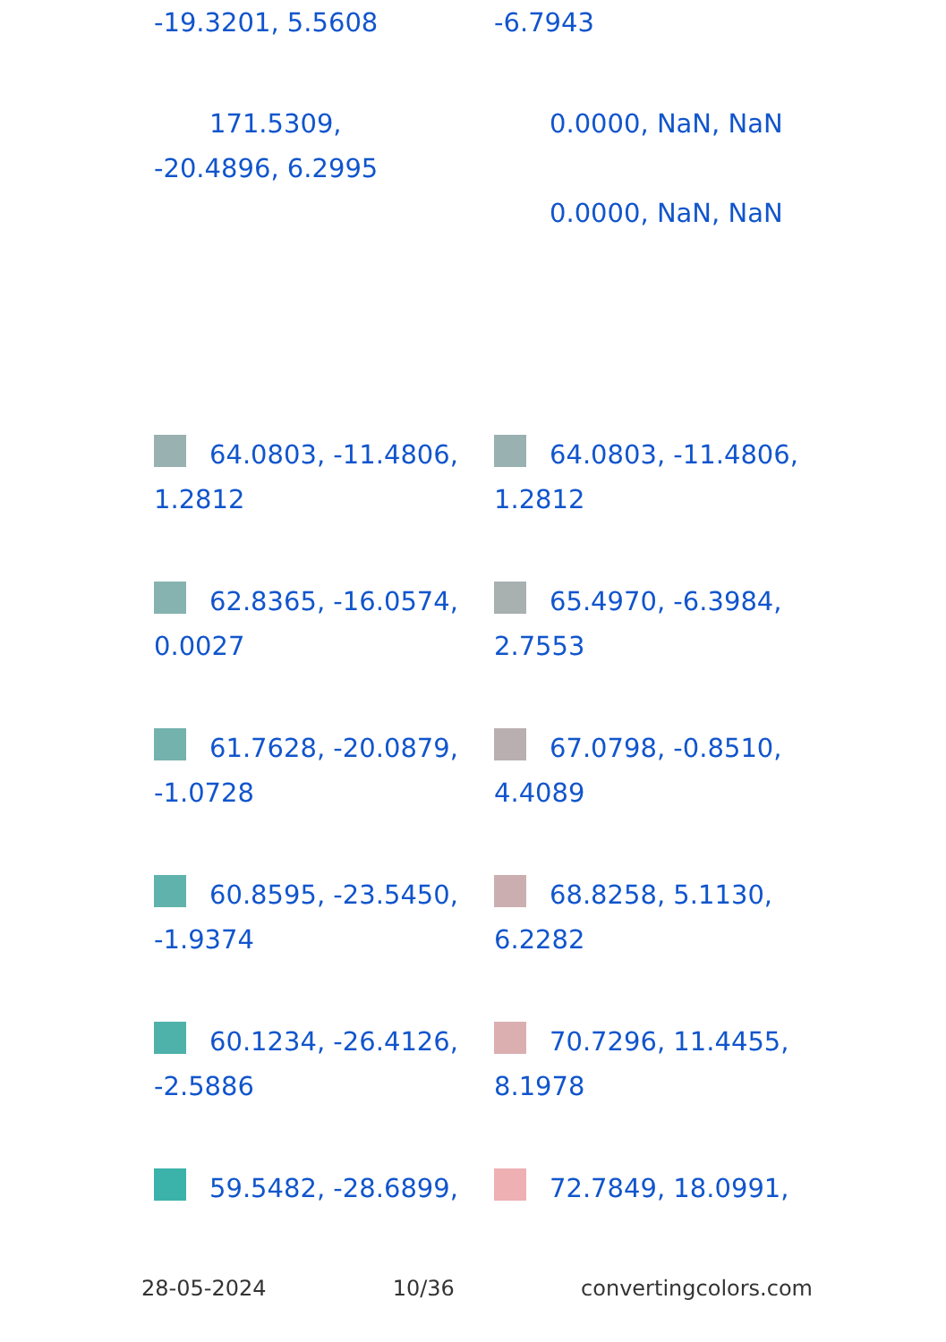-19.3201, 5.5608 -6.7943
171.5309,
-20.4896, 6.2995
0.0000, NaN, NaN
0.0000, NaN, NaN
64.0803, -11.4806, 1.2812
64.0803, -11.4806, 1.2812
62.8365, -16.0574, 0.0027
65.4970, -6.3984, 2.7553
61.7628, -20.0879, -1.0728
67.0798, -0.8510, 4.4089
60.8595, -23.5450, -1.9374
68.8258, 5.1130, 6.2282
60.1234, -26.4126, -2.5886
70.7296, 11.4455, 8.1978
59.5482, -28.6899, 72.7849, 18.0991,
28-05-2024 10/36 convertingcolors.com